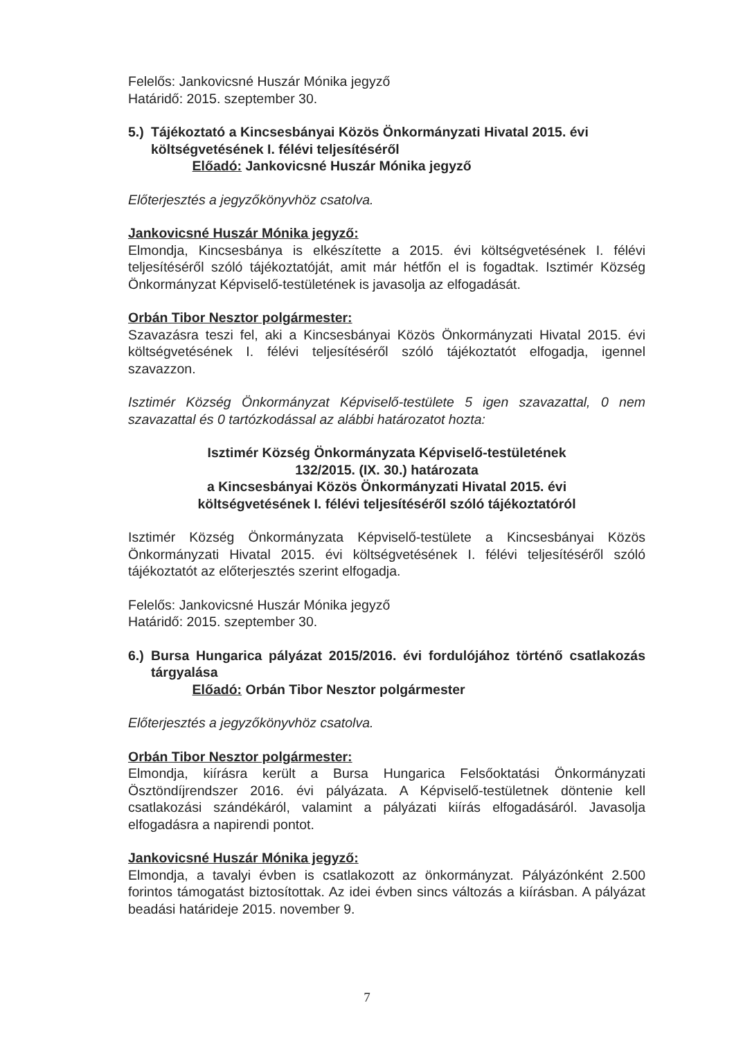Felelős: Jankovicsné Huszár Mónika jegyző
Határidő: 2015. szeptember 30.
5.)
Tájékoztató a Kincsesbányai Közös Önkormányzati Hivatal 2015. évi költségvetésének I. félévi teljesítéséről
Előadó: Jankovicsné Huszár Mónika jegyző
Előterjesztés a jegyzőkönyvhöz csatolva.
Jankovicsné Huszár Mónika jegyző:
Elmondja, Kincsesbánya is elkészítette a 2015. évi költségvetésének I. félévi teljesítéséről szóló tájékoztatóját, amit már hétfőn el is fogadtak. Isztimér Község Önkormányzat Képviselő-testületének is javasolja az elfogadását.
Orbán Tibor Nesztor polgármester:
Szavazásra teszi fel, aki a Kincsesbányai Közös Önkormányzati Hivatal 2015. évi költségvetésének I. félévi teljesítéséről szóló tájékoztatót elfogadja, igennel szavazzon.
Isztimér Község Önkormányzat Képviselő-testülete 5 igen szavazattal, 0 nem szavazattal és 0 tartózkodással az alábbi határozatot hozta:
Isztimér Község Önkormányzata Képviselő-testületének
132/2015. (IX. 30.) határozata
a Kincsesbányai Közös Önkormányzati Hivatal 2015. évi
költségvetésének I. félévi teljesítéséről szóló tájékoztatóról
Isztimér Község Önkormányzata Képviselő-testülete a Kincsesbányai Közös Önkormányzati Hivatal 2015. évi költségvetésének I. félévi teljesítéséről szóló tájékoztatót az előterjesztés szerint elfogadja.
Felelős: Jankovicsné Huszár Mónika jegyző
Határidő: 2015. szeptember 30.
6.)
Bursa Hungarica pályázat 2015/2016. évi fordulójához történő csatlakozás tárgyalása
Előadó: Orbán Tibor Nesztor polgármester
Előterjesztés a jegyzőkönyvhöz csatolva.
Orbán Tibor Nesztor polgármester:
Elmondja, kiírásra került a Bursa Hungarica Felsőoktatási Önkormányzati Ösztöndíjrendszer 2016. évi pályázata. A Képviselő-testületnek döntenie kell csatlakozási szándékáról, valamint a pályázati kiírás elfogadásáról. Javasolja elfogadásra a napirendi pontot.
Jankovicsné Huszár Mónika jegyző:
Elmondja, a tavalyi évben is csatlakozott az önkormányzat. Pályázónként 2.500 forintos támogatást biztosítottak. Az idei évben sincs változás a kiírásban. A pályázat beadási határideje 2015. november 9.
7